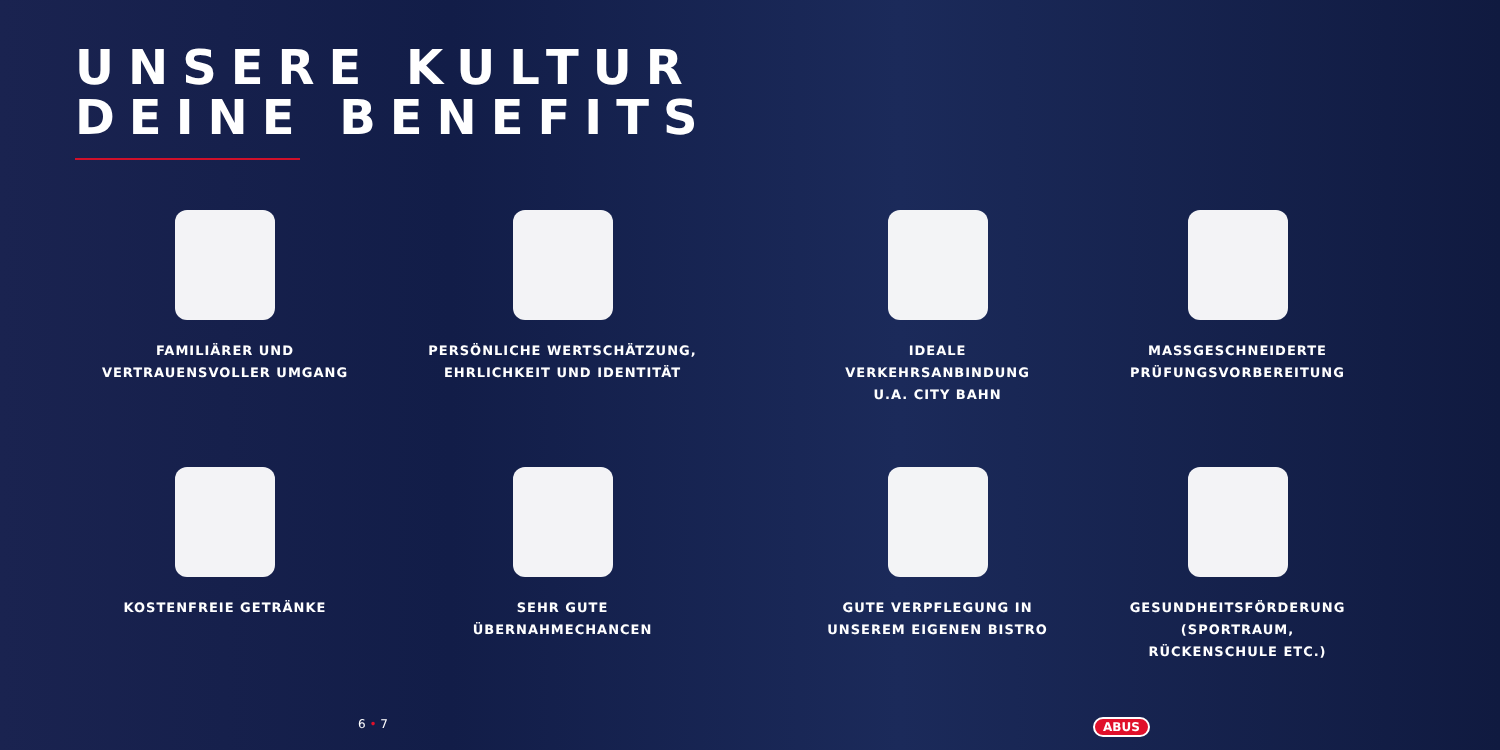UNSERE KULTUR
DEINE BENEFITS
FAMILIÄRER UND
VERTRAUENSVOLLER UMGANG
PERSÖNLICHE WERTSCHÄTZUNG,
EHRLICHKEIT UND IDENTITÄT
IDEALE VERKEHRSANBINDUNG
U.A. CITY BAHN
MASSGESCHNEIDERTE
PRÜFUNGSVORBEREITUNG
KOSTENFREIE GETRÄNKE
SEHR GUTE
ÜBERNAHMECHANCEN
GUTE VERPFLEGUNG IN
UNSEREM EIGENEN BISTRO
GESUNDHEITSFÖRDERUNG
(SPORTRAUM, RÜCKENSCHULE ETC.)
6 • 7 ABUS